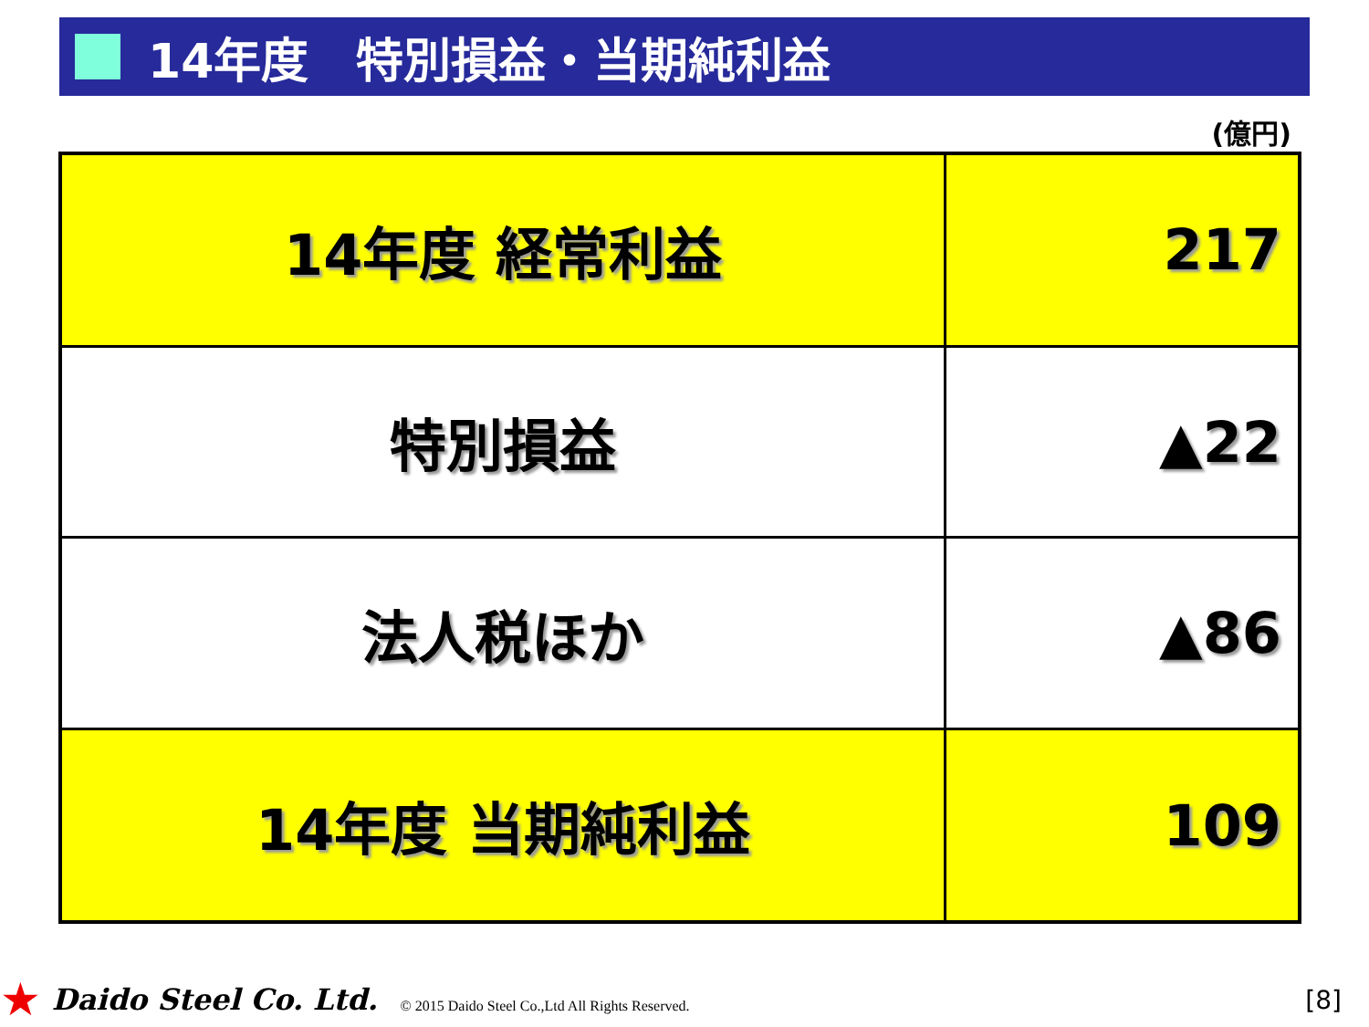14年度　特別損益・当期純利益
(億円)
| 14年度 経常利益 | 217 |
| 特別損益 | ▲22 |
| 法人税ほか | ▲86 |
| 14年度 当期純利益 | 109 |
★ Daido Steel Co. Ltd. © 2015 Daido Steel Co.,Ltd All Rights Reserved. [8]